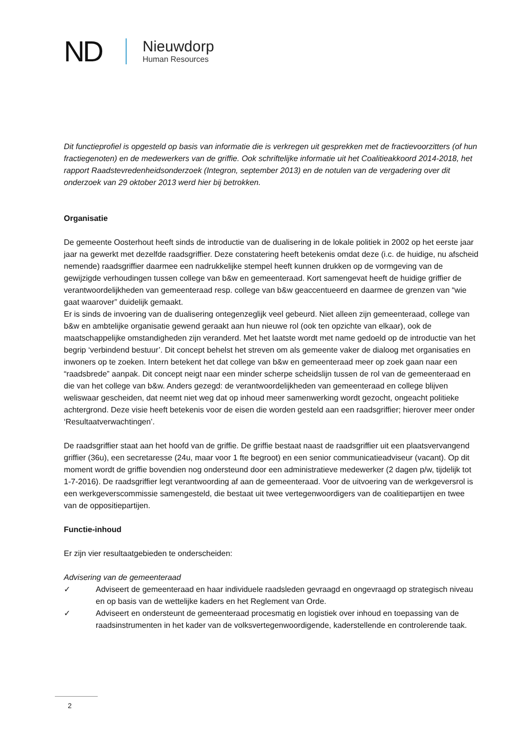ND
Nieuwdorp
Human Resources
Dit functieprofiel is opgesteld op basis van informatie die is verkregen uit gesprekken met de fractievoorzitters (of hun fractiegenoten) en de medewerkers van de griffie. Ook schriftelijke informatie uit het Coalitieakkoord 2014-2018, het rapport Raadstevredenheidsonderzoek (Integron, september 2013) en de notulen van de vergadering over dit onderzoek van 29 oktober 2013 werd hier bij betrokken.
Organisatie
De gemeente Oosterhout heeft sinds de introductie van de dualisering in de lokale politiek in 2002 op het eerste jaar jaar na gewerkt met dezelfde raadsgriffier. Deze constatering heeft betekenis omdat deze (i.c. de huidige, nu afscheid nemende) raadsgriffier daarmee een nadrukkelijke stempel heeft kunnen drukken op de vormgeving van de gewijzigde verhoudingen tussen college van b&w en gemeenteraad. Kort samengevat heeft de huidige griffier de verantwoordelijkheden van gemeenteraad resp. college van b&w geaccentueerd en daarmee de grenzen van “wie gaat waarover” duidelijk gemaakt.
Er is sinds de invoering van de dualisering ontegenzeglijk veel gebeurd. Niet alleen zijn gemeenteraad, college van b&w en ambtelijke organisatie gewend geraakt aan hun nieuwe rol (ook ten opzichte van elkaar), ook de maatschappelijke omstandigheden zijn veranderd. Met het laatste wordt met name gedoeld op de introductie van het begrip ‘verbindend bestuur’. Dit concept behelst het streven om als gemeente vaker de dialoog met organisaties en inwoners op te zoeken. Intern betekent het dat college van b&w en gemeenteraad meer op zoek gaan naar een “raadsbrede” aanpak. Dit concept neigt naar een minder scherpe scheidslijn tussen de rol van de gemeenteraad en die van het college van b&w. Anders gezegd: de verantwoordelijkheden van gemeenteraad en college blijven weliswaar gescheiden, dat neemt niet weg dat op inhoud meer samenwerking wordt gezocht, ongeacht politieke achtergrond. Deze visie heeft betekenis voor de eisen die worden gesteld aan een raadsgriffier; hierover meer onder ‘Resultaatverwachtingen’.
De raadsgriffier staat aan het hoofd van de griffie. De griffie bestaat naast de raadsgriffier uit een plaatsvervangend griffier (36u), een secretaresse (24u, maar voor 1 fte begroot) en een senior communicatieadviseur (vacant). Op dit moment wordt de griffie bovendien nog ondersteund door een administratieve medewerker (2 dagen p/w, tijdelijk tot 1-7-2016). De raadsgriffier legt verantwoording af aan de gemeenteraad. Voor de uitvoering van de werkgeversrol is een werkgeverscommissie samengesteld, die bestaat uit twee vertegenwoordigers van de coalitiepartijen en twee van de oppositiepartijen.
Functie-inhoud
Er zijn vier resultaatgebieden te onderscheiden:
Advisering van de gemeenteraad
✓ Adviseert de gemeenteraad en haar individuele raadsleden gevraagd en ongevraagd op strategisch niveau en op basis van de wettelijke kaders en het Reglement van Orde.
✓ Adviseert en ondersteunt de gemeenteraad procesmatig en logistiek over inhoud en toepassing van de raadsinstrumenten in het kader van de volksvertegenwoordigende, kaderstellende en controlerende taak.
2